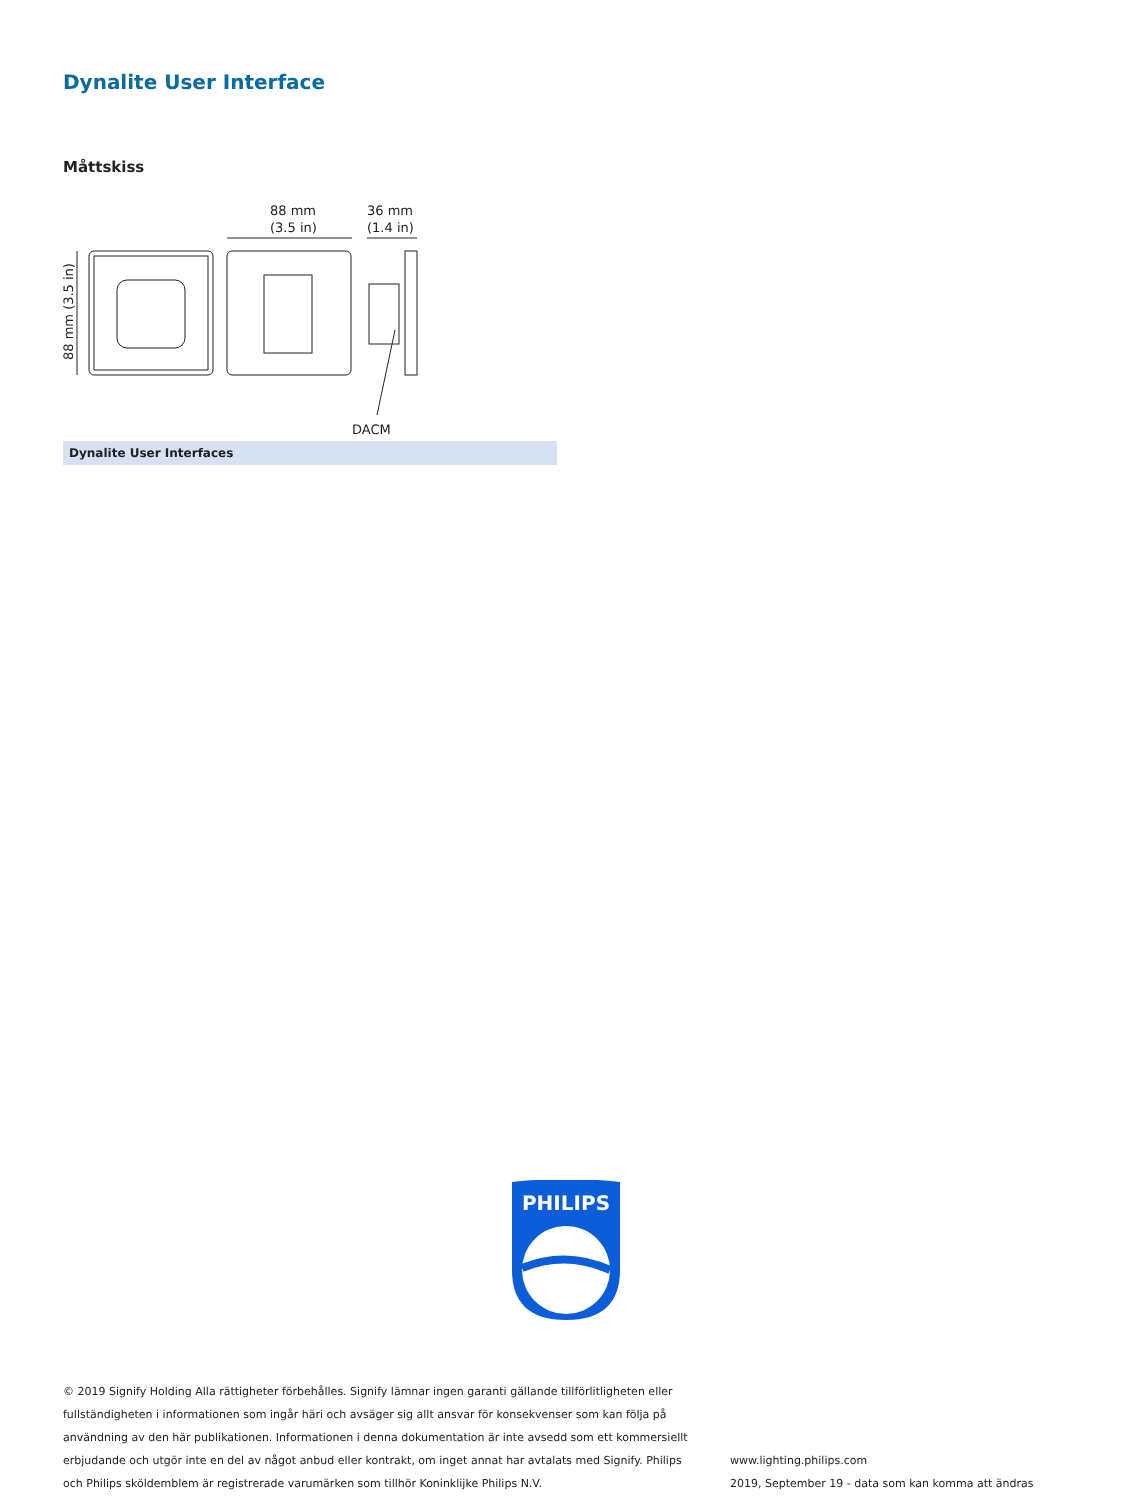Dynalite User Interface
Måttskiss
88 mm
(3.5 in)
36 mm
(1.4 in)
DACM
88 mm (3.5 in)
Dynalite User Interfaces
PHILIPS
© 2019 Signify Holding Alla rättigheter förbehålles. Signify lämnar ingen garanti gällande tillförlitligheten eller fullständigheten i informationen som ingår häri och avsäger sig allt ansvar för konsekvenser som kan följa på användning av den här publikationen. Informationen i denna dokumentation är inte avsedd som ett kommersiellt erbjudande och utgör inte en del av något anbud eller kontrakt, om inget annat har avtalats med Signify. Philips och Philips sköldemblem är registrerade varumärken som tillhör Koninklijke Philips N.V.
www.lighting.philips.com
2019, September 19 - data som kan komma att ändras